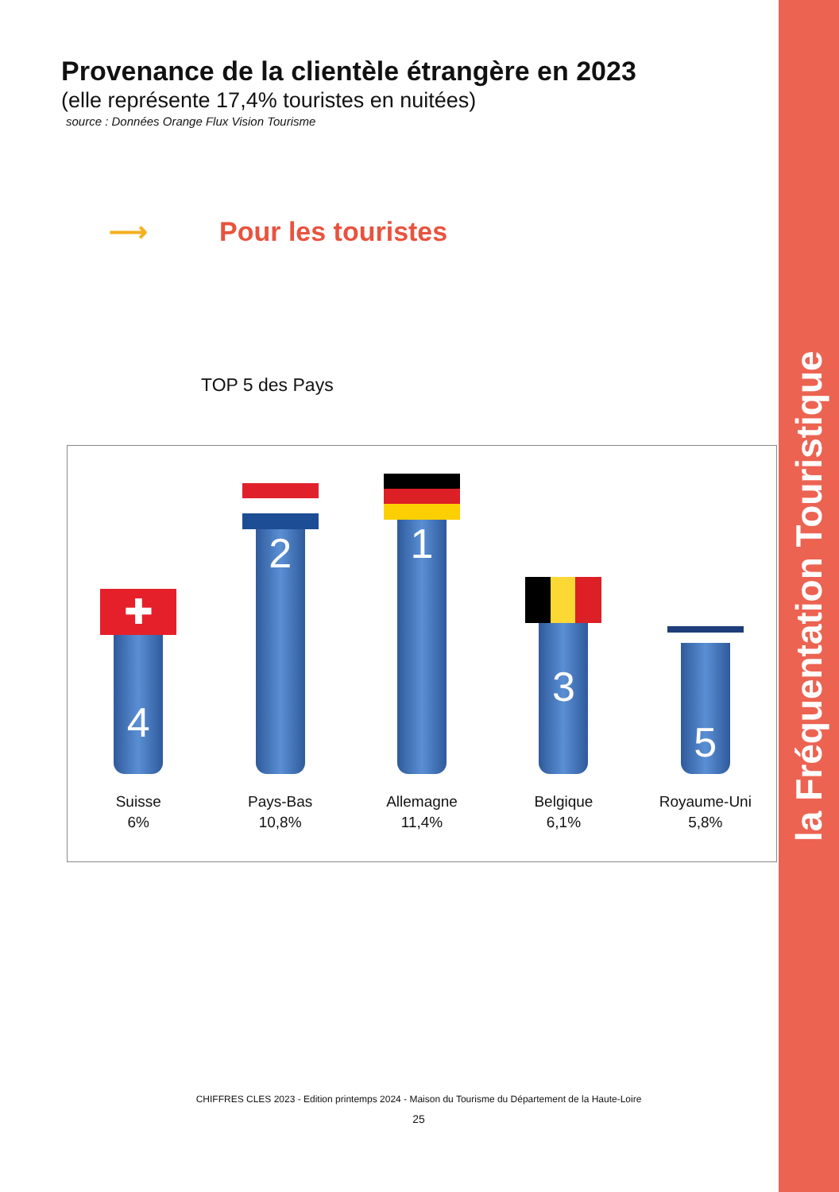la Fréquentation Touristique
Provenance de la clientèle étrangère en 2023
(elle représente 17,4% touristes en nuitées)
source : Données Orange Flux Vision Tourisme
⟶ Pour les touristes
TOP 5 des Pays
✚
4
Suisse
6%
2
Pays-Bas
10,8%
1
Allemagne
11,4%
3
Belgique
6,1%
5
Royaume-Uni
5,8%
CHIFFRES CLES 2023 - Edition printemps 2024 - Maison du Tourisme du Département de la Haute-Loire
25